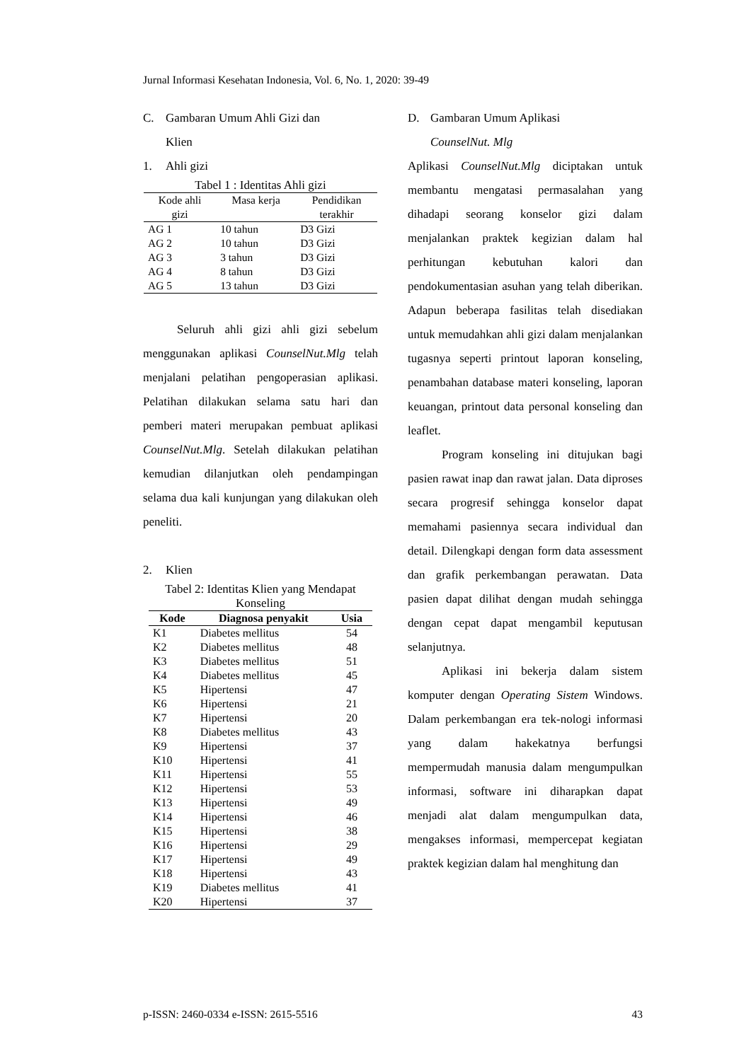Jurnal Informasi Kesehatan Indonesia, Vol. 6, No. 1, 2020: 39-49
C. Gambaran Umum Ahli Gizi dan
Klien
1. Ahli gizi
Tabel 1 : Identitas Ahli gizi
| Kode ahli gizi | Masa kerja | Pendidikan terakhir |
| --- | --- | --- |
| AG 1 | 10 tahun | D3 Gizi |
| AG 2 | 10 tahun | D3 Gizi |
| AG 3 | 3 tahun | D3 Gizi |
| AG 4 | 8 tahun | D3 Gizi |
| AG 5 | 13 tahun | D3 Gizi |
Seluruh ahli gizi ahli gizi sebelum menggunakan aplikasi CounselNut.Mlg telah menjalani pelatihan pengoperasian aplikasi. Pelatihan dilakukan selama satu hari dan pemberi materi merupakan pembuat aplikasi CounselNut.Mlg. Setelah dilakukan pelatihan kemudian dilanjutkan oleh pendampingan selama dua kali kunjungan yang dilakukan oleh peneliti.
2. Klien
Tabel 2: Identitas Klien yang Mendapat Konseling
| Kode | Diagnosa penyakit | Usia |
| --- | --- | --- |
| K1 | Diabetes mellitus | 54 |
| K2 | Diabetes mellitus | 48 |
| K3 | Diabetes mellitus | 51 |
| K4 | Diabetes mellitus | 45 |
| K5 | Hipertensi | 47 |
| K6 | Hipertensi | 21 |
| K7 | Hipertensi | 20 |
| K8 | Diabetes mellitus | 43 |
| K9 | Hipertensi | 37 |
| K10 | Hipertensi | 41 |
| K11 | Hipertensi | 55 |
| K12 | Hipertensi | 53 |
| K13 | Hipertensi | 49 |
| K14 | Hipertensi | 46 |
| K15 | Hipertensi | 38 |
| K16 | Hipertensi | 29 |
| K17 | Hipertensi | 49 |
| K18 | Hipertensi | 43 |
| K19 | Diabetes mellitus | 41 |
| K20 | Hipertensi | 37 |
D. Gambaran Umum Aplikasi
CounselNut. Mlg
Aplikasi CounselNut.Mlg diciptakan untuk membantu mengatasi permasalahan yang dihadapi seorang konselor gizi dalam menjalankan praktek kegizian dalam hal perhitungan kebutuhan kalori dan pendokumentasian asuhan yang telah diberikan. Adapun beberapa fasilitas telah disediakan untuk memudahkan ahli gizi dalam menjalankan tugasnya seperti printout laporan konseling, penambahan database materi konseling, laporan keuangan, printout data personal konseling dan leaflet.
Program konseling ini ditujukan bagi pasien rawat inap dan rawat jalan. Data diproses secara progresif sehingga konselor dapat memahami pasiennya secara individual dan detail. Dilengkapi dengan form data assessment dan grafik perkembangan perawatan. Data pasien dapat dilihat dengan mudah sehingga dengan cepat dapat mengambil keputusan selanjutnya.
Aplikasi ini bekerja dalam sistem komputer dengan Operating Sistem Windows. Dalam perkembangan era tek-nologi informasi yang dalam hakekatnya berfungsi mempermudah manusia dalam mengumpulkan informasi, software ini diharapkan dapat menjadi alat dalam mengumpulkan data, mengakses informasi, mempercepat kegiatan praktek kegizian dalam hal menghitung dan
p-ISSN: 2460-0334 e-ISSN: 2615-5516 43